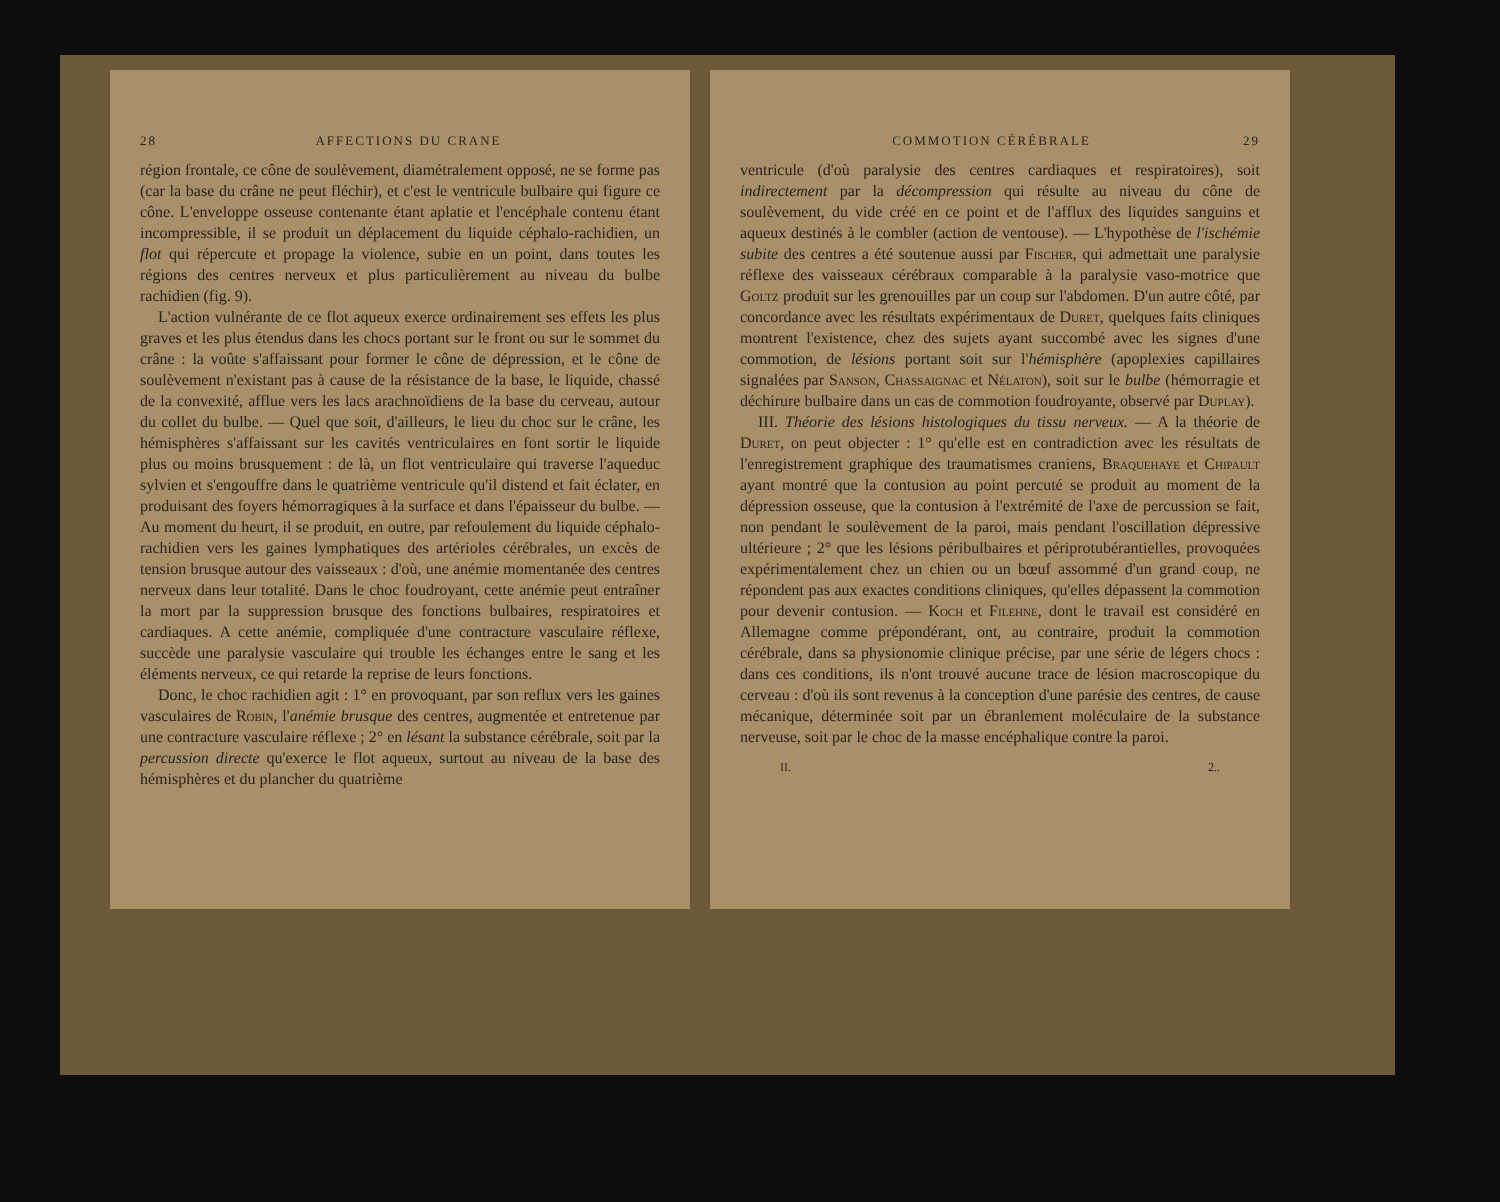28 AFFECTIONS DU CRANE
région frontale, ce cône de soulèvement, diamétralement opposé, ne se forme pas (car la base du crâne ne peut fléchir), et c'est le ventricule bulbaire qui figure ce cône. L'enveloppe osseuse contenante étant aplatie et l'encéphale contenu étant incompressible, il se produit un déplacement du liquide céphalo-rachidien, un flot qui répercute et propage la violence, subie en un point, dans toutes les régions des centres nerveux et plus particulièrement au niveau du bulbe rachidien (fig. 9).
L'action vulnérante de ce flot aqueux exerce ordinairement ses effets les plus graves et les plus étendus dans les chocs portant sur le front ou sur le sommet du crâne : la voûte s'affaissant pour former le cône de dépression, et le cône de soulèvement n'existant pas à cause de la résistance de la base, le liquide, chassé de la convexité, afflue vers les lacs arachnoïdiens de la base du cerveau, autour du collet du bulbe. — Quel que soit, d'ailleurs, le lieu du choc sur le crâne, les hémisphères s'affaissant sur les cavités ventriculaires en font sortir le liquide plus ou moins brusquement : de là, un flot ventriculaire qui traverse l'aqueduc sylvien et s'engouffre dans le quatrième ventricule qu'il distend et fait éclater, en produisant des foyers hémorragiques à la surface et dans l'épaisseur du bulbe. — Au moment du heurt, il se produit, en outre, par refoulement du liquide céphalo-rachidien vers les gaines lymphatiques des artérioles cérébrales, un excès de tension brusque autour des vaisseaux : d'où, une anémie momentanée des centres nerveux dans leur totalité. Dans le choc foudroyant, cette anémie peut entraîner la mort par la suppression brusque des fonctions bulbaires, respiratoires et cardiaques. A cette anémie, compliquée d'une contracture vasculaire réflexe, succède une paralysie vasculaire qui trouble les échanges entre le sang et les éléments nerveux, ce qui retarde la reprise de leurs fonctions.
Donc, le choc rachidien agit : 1° en provoquant, par son reflux vers les gaines vasculaires de Robin, l'anémie brusque des centres, augmentée et entretenue par une contracture vasculaire réflexe ; 2° en lésant la substance cérébrale, soit par la percussion directe qu'exerce le flot aqueux, surtout au niveau de la base des hémisphères et du plancher du quatrième
COMMOTION CÉRÉBRALE 29
ventricule (d'où paralysie des centres cardiaques et respiratoires), soit indirectement par la décompression qui résulte au niveau du cône de soulèvement, du vide créé en ce point et de l'afflux des liquides sanguins et aqueux destinés à le combler (action de ventouse). — L'hypothèse de l'ischémie subite des centres a été soutenue aussi par Fischer, qui admettait une paralysie réflexe des vaisseaux cérébraux comparable à la paralysie vaso-motrice que Goltz produit sur les grenouilles par un coup sur l'abdomen. D'un autre côté, par concordance avec les résultats expérimentaux de Duret, quelques faits cliniques montrent l'existence, chez des sujets ayant succombé avec les signes d'une commotion, de lésions portant soit sur l'hémisphère (apoplexies capillaires signalées par Sanson, Chassaignac et Nélaton), soit sur le bulbe (hémorragie et déchirure bulbaire dans un cas de commotion foudroyante, observé par Duplay).
III. Théorie des lésions histologiques du tissu nerveux. — A la théorie de Duret, on peut objecter : 1° qu'elle est en contradiction avec les résultats de l'enregistrement graphique des traumatismes craniens, Braquehaye et Chipault ayant montré que la contusion au point percuté se produit au moment de la dépression osseuse, que la contusion à l'extrémité de l'axe de percussion se fait, non pendant le soulèvement de la paroi, mais pendant l'oscillation dépressive ultérieure ; 2° que les lésions péribulbaires et périprotubérantielles, provoquées expérimentalement chez un chien ou un bœuf assommé d'un grand coup, ne répondent pas aux exactes conditions cliniques, qu'elles dépassent la commotion pour devenir contusion. — Koch et Filehne, dont le travail est considéré en Allemagne comme prépondérant, ont, au contraire, produit la commotion cérébrale, dans sa physionomie clinique précise, par une série de légers chocs : dans ces conditions, ils n'ont trouvé aucune trace de lésion macroscopique du cerveau : d'où ils sont revenus à la conception d'une parésie des centres, de cause mécanique, déterminée soit par un ébranlement moléculaire de la substance nerveuse, soit par le choc de la masse encéphalique contre la paroi.
II. 2..